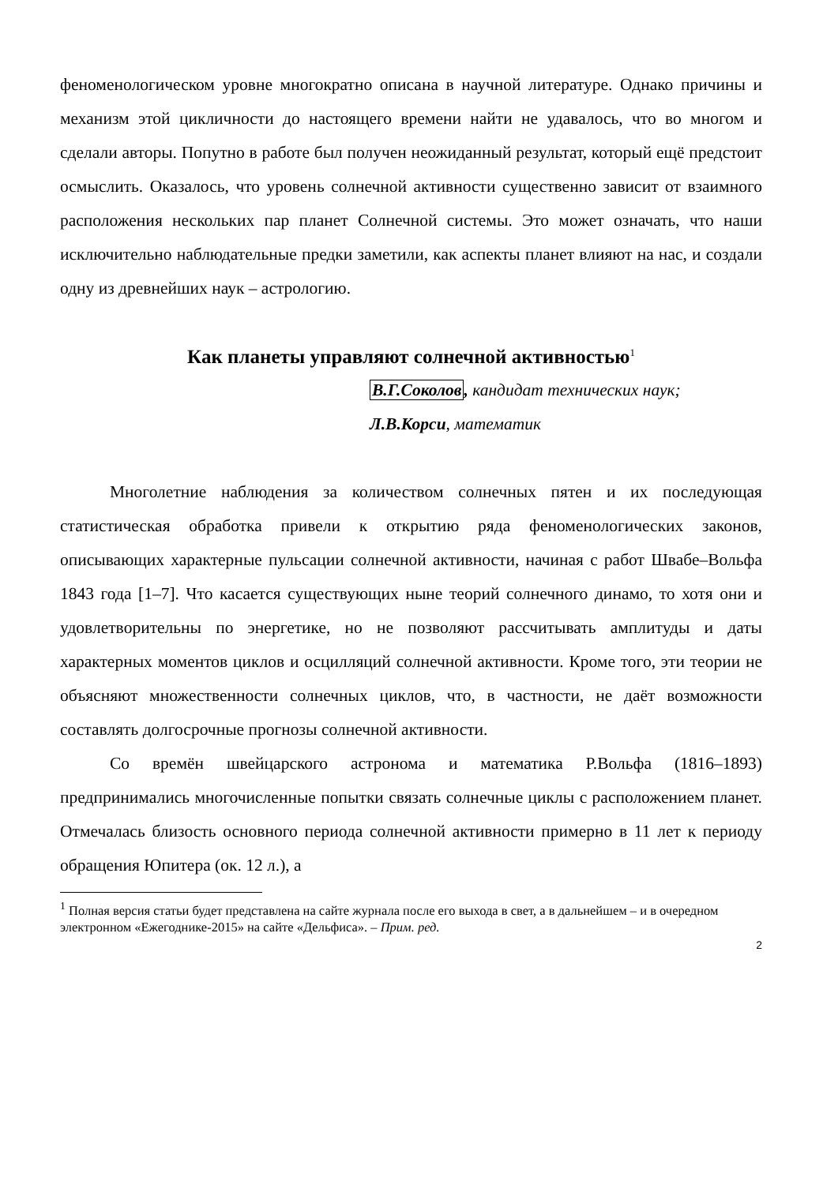феноменологическом уровне многократно описана в научной литературе. Однако причины и механизм этой цикличности до настоящего времени найти не удавалось, что во многом и сделали авторы. Попутно в работе был получен неожиданный результат, который ещё предстоит осмыслить. Оказалось, что уровень солнечной активности существенно зависит от взаимного расположения нескольких пар планет Солнечной системы. Это может означать, что наши исключительно наблюдательные предки заметили, как аспекты планет влияют на нас, и создали одну из древнейших наук – астрологию.
Как планеты управляют солнечной активностью<sup>1</sup>
В.Г.Соколов, кандидат технических наук;
Л.В.Корси, математик
Многолетние наблюдения за количеством солнечных пятен и их последующая статистическая обработка привели к открытию ряда феноменологических законов, описывающих характерные пульсации солнечной активности, начиная с работ Швабе–Вольфа 1843 года [1–7]. Что касается существующих ныне теорий солнечного динамо, то хотя они и удовлетворительны по энергетике, но не позволяют рассчитывать амплитуды и даты характерных моментов циклов и осцилляций солнечной активности. Кроме того, эти теории не объясняют множественности солнечных циклов, что, в частности, не даёт возможности составлять долгосрочные прогнозы солнечной активности.
Со времён швейцарского астронома и математика Р.Вольфа (1816–1893) предпринимались многочисленные попытки связать солнечные циклы с расположением планет. Отмечалась близость основного периода солнечной активности примерно в 11 лет к периоду обращения Юпитера (ок. 12 л.), а
<sup>1</sup> Полная версия статьи будет представлена на сайте журнала после его выхода в свет, а в дальнейшем – и в очередном электронном «Ежегоднике-2015» на сайте «Дельфиса». – Прим. ред.
2